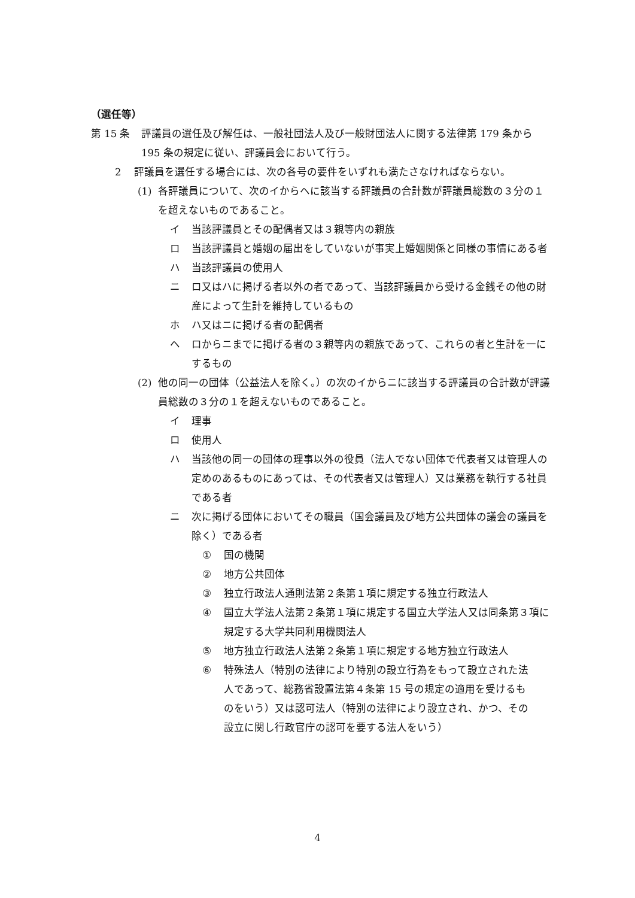（選任等）
第 15 条 評議員の選任及び解任は、一般社団法人及び一般財団法人に関する法律第 179 条から 195 条の規定に従い、評議員会において行う。
2 評議員を選任する場合には、次の各号の要件をいずれも満たさなければならない。
(1) 各評議員について、次のイからヘに該当する評議員の合計数が評議員総数の３分の１を超えないものであること。
イ 当該評議員とその配偶者又は３親等内の親族
ロ 当該評議員と婚姻の届出をしていないが事実上婚姻関係と同様の事情にある者
ハ 当該評議員の使用人
ニ ロ又はハに掲げる者以外の者であって、当該評議員から受ける金銭その他の財産によって生計を維持しているもの
ホ ハ又はニに掲げる者の配偶者
ヘ ロからニまでに掲げる者の３親等内の親族であって、これらの者と生計を一にするもの
(2) 他の同一の団体（公益法人を除く。）の次のイからニに該当する評議員の合計数が評議員総数の３分の１を超えないものであること。
イ 理事
ロ 使用人
ハ 当該他の同一の団体の理事以外の役員（法人でない団体で代表者又は管理人の定めのあるものにあっては、その代表者又は管理人）又は業務を執行する社員である者
ニ 次に掲げる団体においてその職員（国会議員及び地方公共団体の議会の議員を除く）である者
① 国の機関
② 地方公共団体
③ 独立行政法人通則法第２条第１項に規定する独立行政法人
④ 国立大学法人法第２条第１項に規定する国立大学法人又は同条第３項に規定する大学共同利用機関法人
⑤ 地方独立行政法人法第２条第１項に規定する地方独立行政法人
⑥ 特殊法人（特別の法律により特別の設立行為をもって設立された法人であって、総務省設置法第４条第 15 号の規定の適用を受けるものをいう）又は認可法人（特別の法律により設立され、かつ、その設立に関し行政官庁の認可を要する法人をいう）
4